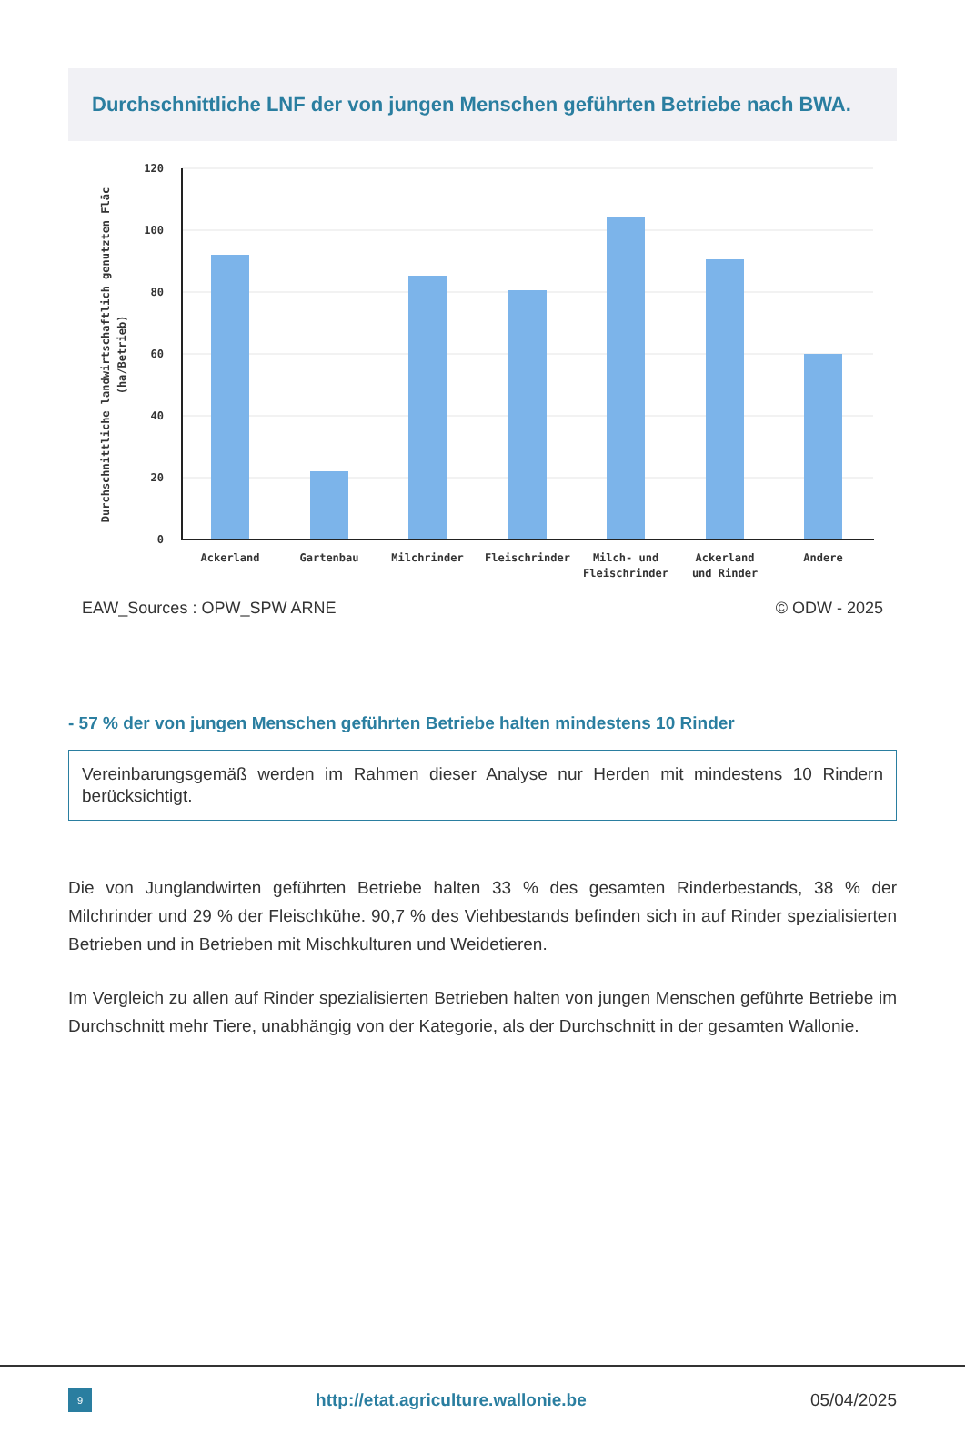Durchschnittliche LNF der von jungen Menschen geführten Betriebe nach BWA.
120
100
80
60
40
20
0
Ackerland
Gartenbau
Milchrinder
Fleischrinder
Milch- und
Fleischrinder
Ackerland
und Rinder
Andere
Durchschnittliche landwirtschaftlich genutzten Fläc
(ha/Betrieb)
EAW_Sources : OPW_SPW ARNE © ODW - 2025
- 57 % der von jungen Menschen geführten Betriebe halten mindestens 10 Rinder
Vereinbarungsgemäß werden im Rahmen dieser Analyse nur Herden mit mindestens 10 Rindern berücksichtigt.
Die von Junglandwirten geführten Betriebe halten 33 % des gesamten Rinderbestands, 38 % der Milchrinder und 29 % der Fleischkühe. 90,7 % des Viehbestands befinden sich in auf Rinder spezialisierten Betrieben und in Betrieben mit Mischkulturen und Weidetieren.
Im Vergleich zu allen auf Rinder spezialisierten Betrieben halten von jungen Menschen geführte Betriebe im Durchschnitt mehr Tiere, unabhängig von der Kategorie, als der Durchschnitt in der gesamten Wallonie.
9
http://etat.agriculture.wallonie.be
05/04/2025